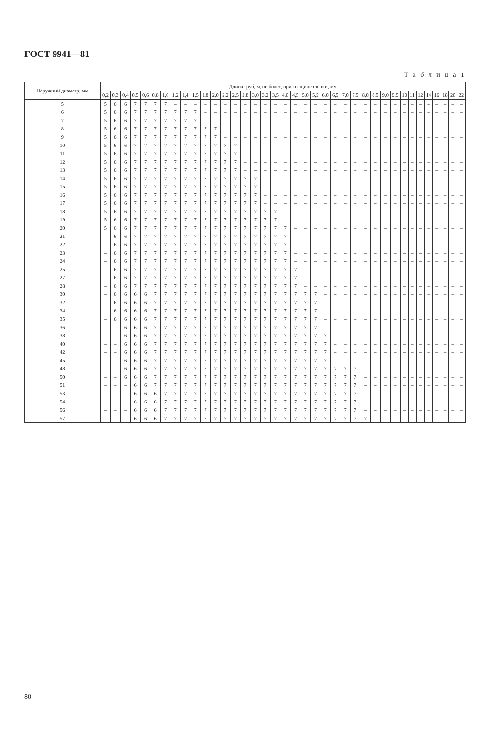ГОСТ 9941—81
Т а б л и ц а 1
| Наружный диаметр, мм | Длина труб, м, не более, при толщине стенки, мм | | | | | | | | | | | | | | | | | | | | | | | | | | | | | | | | | | | | | |
| --- | --- | --- | --- | --- | --- | --- | --- | --- | --- | --- | --- | --- | --- | --- | --- | --- | --- | --- | --- | --- | --- | --- | --- | --- | --- | --- | --- | --- | --- | --- | --- | --- | --- | --- | --- | --- | --- | --- |
| | 0,2 | 0,3 | 0,4 | 0,5 | 0,6 | 0,8 | 1,0 | 1,2 | 1,4 | 1,5 | 1,8 | 2,0 | 2,2 | 2,5 | 2,8 | 3,0 | 3,2 | 3,5 | 4,0 | 4,5 | 5,0 | 5,5 | 6,0 | 6,5 | 7,0 | 7,5 | 8,0 | 8,5 | 9,0 | 9,5 | 10 | 11 | 12 | 14 | 16 | 18 | 20 | 22 |
| 5 | 5 | 6 | 6 | 7 | 7 | 7 | 7 | – | – | – | – | – | – | – | – | – | – | – | – | – | – | – | – | – | – | – | – | – | – | – | – | – | – | – | – | – | – | – |
| 6 | 5 | 6 | 6 | 7 | 7 | 7 | 7 | 7 | 7 | 7 | – | – | – | – | – | – | – | – | – | – | – | – | – | – | – | – | – | – | – | – | – | – | – | – | – | – | – | – |
| 7 | 5 | 6 | 6 | 7 | 7 | 7 | 7 | 7 | 7 | 7 | – | – | – | – | – | – | – | – | – | – | – | – | – | – | – | – | – | – | – | – | – | – | – | – | – | – | – | – |
| 8 | 5 | 6 | 6 | 7 | 7 | 7 | 7 | 7 | 7 | 7 | 7 | 7 | – | – | – | – | – | – | – | – | – | – | – | – | – | – | – | – | – | – | – | – | – | – | – | – | – | – |
| 9 | 5 | 6 | 6 | 7 | 7 | 7 | 7 | 7 | 7 | 7 | 7 | 7 | – | – | – | – | – | – | – | – | – | – | – | – | – | – | – | – | – | – | – | – | – | – | – | – | – | – |
| 10 | 5 | 6 | 6 | 7 | 7 | 7 | 7 | 7 | 7 | 7 | 7 | 7 | 7 | 7 | – | – | – | – | – | – | – | – | – | – | – | – | – | – | – | – | – | – | – | – | – | – | – | – |
| 11 | 5 | 6 | 6 | 7 | 7 | 7 | 7 | 7 | 7 | 7 | 7 | 7 | 7 | 7 | – | – | – | – | – | – | – | – | – | – | – | – | – | – | – | – | – | – | – | – | – | – | – | – |
| 12 | 5 | 6 | 6 | 7 | 7 | 7 | 7 | 7 | 7 | 7 | 7 | 7 | 7 | 7 | – | – | – | – | – | – | – | – | – | – | – | – | – | – | – | – | – | – | – | – | – | – | – | – |
| 13 | 5 | 6 | 6 | 7 | 7 | 7 | 7 | 7 | 7 | 7 | 7 | 7 | 7 | 7 | – | – | – | – | – | – | – | – | – | – | – | – | – | – | – | – | – | – | – | – | – | – | – | – |
| 14 | 5 | 6 | 6 | 7 | 7 | 7 | 7 | 7 | 7 | 7 | 7 | 7 | 7 | 7 | 7 | 7 | – | – | – | – | – | – | – | – | – | – | – | – | – | – | – | – | – | – | – | – | – | – |
| 15 | 5 | 6 | 6 | 7 | 7 | 7 | 7 | 7 | 7 | 7 | 7 | 7 | 7 | 7 | 7 | 7 | – | – | – | – | – | – | – | – | – | – | – | – | – | – | – | – | – | – | – | – | – | – |
| 16 | 5 | 6 | 6 | 7 | 7 | 7 | 7 | 7 | 7 | 7 | 7 | 7 | 7 | 7 | 7 | 7 | – | – | – | – | – | – | – | – | – | – | – | – | – | – | – | – | – | – | – | – | – | – |
| 17 | 5 | 6 | 6 | 7 | 7 | 7 | 7 | 7 | 7 | 7 | 7 | 7 | 7 | 7 | 7 | 7 | – | – | – | – | – | – | – | – | – | – | – | – | – | – | – | – | – | – | – | – | – | – |
| 18 | 5 | 6 | 6 | 7 | 7 | 7 | 7 | 7 | 7 | 7 | 7 | 7 | 7 | 7 | 7 | 7 | 7 | 7 | – | – | – | – | – | – | – | – | – | – | – | – | – | – | – | – | – | – | – | – |
| 19 | 5 | 6 | 6 | 7 | 7 | 7 | 7 | 7 | 7 | 7 | 7 | 7 | 7 | 7 | 7 | 7 | 7 | 7 | – | – | – | – | – | – | – | – | – | – | – | – | – | – | – | – | – | – | – | – |
| 20 | 5 | 6 | 6 | 7 | 7 | 7 | 7 | 7 | 7 | 7 | 7 | 7 | 7 | 7 | 7 | 7 | 7 | 7 | 7 | – | – | – | – | – | – | – | – | – | – | – | – | – | – | – | – | – | – | – |
| 21 | – | 6 | 6 | 7 | 7 | 7 | 7 | 7 | 7 | 7 | 7 | 7 | 7 | 7 | 7 | 7 | 7 | 7 | 7 | – | – | – | – | – | – | – | – | – | – | – | – | – | – | – | – | – | – | – |
| 22 | – | 6 | 6 | 7 | 7 | 7 | 7 | 7 | 7 | 7 | 7 | 7 | 7 | 7 | 7 | 7 | 7 | 7 | 7 | – | – | – | – | – | – | – | – | – | – | – | – | – | – | – | – | – | – | – |
| 23 | – | 6 | 6 | 7 | 7 | 7 | 7 | 7 | 7 | 7 | 7 | 7 | 7 | 7 | 7 | 7 | 7 | 7 | 7 | – | – | – | – | – | – | – | – | – | – | – | – | – | – | – | – | – | – | – |
| 24 | – | 6 | 6 | 7 | 7 | 7 | 7 | 7 | 7 | 7 | 7 | 7 | 7 | 7 | 7 | 7 | 7 | 7 | 7 | – | – | – | – | – | – | – | – | – | – | – | – | – | – | – | – | – | – | – |
| 25 | – | 6 | 6 | 7 | 7 | 7 | 7 | 7 | 7 | 7 | 7 | 7 | 7 | 7 | 7 | 7 | 7 | 7 | 7 | 7 | – | – | – | – | – | – | – | – | – | – | – | – | – | – | – | – | – | – |
| 27 | – | 6 | 6 | 7 | 7 | 7 | 7 | 7 | 7 | 7 | 7 | 7 | 7 | 7 | 7 | 7 | 7 | 7 | 7 | 7 | – | – | – | – | – | – | – | – | – | – | – | – | – | – | – | – | – | – |
| 28 | – | 6 | 6 | 7 | 7 | 7 | 7 | 7 | 7 | 7 | 7 | 7 | 7 | 7 | 7 | 7 | 7 | 7 | 7 | 7 | – | – | – | – | – | – | – | – | – | – | – | – | – | – | – | – | – | – |
| 30 | – | 6 | 6 | 6 | 6 | 7 | 7 | 7 | 7 | 7 | 7 | 7 | 7 | 7 | 7 | 7 | 7 | 7 | 7 | 7 | 7 | 7 | – | – | – | – | – | – | – | – | – | – | – | – | – | – | – | – |
| 32 | – | 6 | 6 | 6 | 6 | 7 | 7 | 7 | 7 | 7 | 7 | 7 | 7 | 7 | 7 | 7 | 7 | 7 | 7 | 7 | 7 | 7 | – | – | – | – | – | – | – | – | – | – | – | – | – | – | – | – |
| 34 | – | 6 | 6 | 6 | 6 | 7 | 7 | 7 | 7 | 7 | 7 | 7 | 7 | 7 | 7 | 7 | 7 | 7 | 7 | 7 | 7 | 7 | – | – | – | – | – | – | – | – | – | – | – | – | – | – | – | – |
| 35 | – | 6 | 6 | 6 | 6 | 7 | 7 | 7 | 7 | 7 | 7 | 7 | 7 | 7 | 7 | 7 | 7 | 7 | 7 | 7 | 7 | 7 | – | – | – | – | – | – | – | – | – | – | – | – | – | – | – | – |
| 36 | – | – | 6 | 6 | 6 | 7 | 7 | 7 | 7 | 7 | 7 | 7 | 7 | 7 | 7 | 7 | 7 | 7 | 7 | 7 | 7 | 7 | – | – | – | – | – | – | – | – | – | – | – | – | – | – | – | – |
| 38 | – | – | 6 | 6 | 6 | 7 | 7 | 7 | 7 | 7 | 7 | 7 | 7 | 7 | 7 | 7 | 7 | 7 | 7 | 7 | 7 | 7 | 7 | – | – | – | – | – | – | – | – | – | – | – | – | – | – | – |
| 40 | – | – | 6 | 6 | 6 | 7 | 7 | 7 | 7 | 7 | 7 | 7 | 7 | 7 | 7 | 7 | 7 | 7 | 7 | 7 | 7 | 7 | 7 | – | – | – | – | – | – | – | – | – | – | – | – | – | – | – |
| 42 | – | – | 6 | 6 | 6 | 7 | 7 | 7 | 7 | 7 | 7 | 7 | 7 | 7 | 7 | 7 | 7 | 7 | 7 | 7 | 7 | 7 | 7 | – | – | – | – | – | – | – | – | – | – | – | – | – | – | – |
| 45 | – | – | 6 | 6 | 6 | 7 | 7 | 7 | 7 | 7 | 7 | 7 | 7 | 7 | 7 | 7 | 7 | 7 | 7 | 7 | 7 | 7 | 7 | – | – | – | – | – | – | – | – | – | – | – | – | – | – | – |
| 48 | – | – | 6 | 6 | 6 | 7 | 7 | 7 | 7 | 7 | 7 | 7 | 7 | 7 | 7 | 7 | 7 | 7 | 7 | 7 | 7 | 7 | 7 | 7 | 7 | 7 | – | – | – | – | – | – | – | – | – | – | – | – |
| 50 | – | – | 6 | 6 | 6 | 7 | 7 | 7 | 7 | 7 | 7 | 7 | 7 | 7 | 7 | 7 | 7 | 7 | 7 | 7 | 7 | 7 | 7 | 7 | 7 | 7 | – | – | – | – | – | – | – | – | – | – | – | – |
| 51 | – | – | – | 6 | 6 | 7 | 7 | 7 | 7 | 7 | 7 | 7 | 7 | 7 | 7 | 7 | 7 | 7 | 7 | 7 | 7 | 7 | 7 | 7 | 7 | 7 | – | – | – | – | – | – | – | – | – | – | – | – |
| 53 | – | – | – | 6 | 6 | 6 | 7 | 7 | 7 | 7 | 7 | 7 | 7 | 7 | 7 | 7 | 7 | 7 | 7 | 7 | 7 | 7 | 7 | 7 | 7 | 7 | – | – | – | – | – | – | – | – | – | – | – | – |
| 54 | – | – | – | 6 | 6 | 6 | 7 | 7 | 7 | 7 | 7 | 7 | 7 | 7 | 7 | 7 | 7 | 7 | 7 | 7 | 7 | 7 | 7 | 7 | 7 | 7 | – | – | – | – | – | – | – | – | – | – | – | – |
| 56 | – | – | – | 6 | 6 | 6 | 7 | 7 | 7 | 7 | 7 | 7 | 7 | 7 | 7 | 7 | 7 | 7 | 7 | 7 | 7 | 7 | 7 | 7 | 7 | 7 | – | – | – | – | – | – | – | – | – | – | – | – |
| 57 | – | – | – | 6 | 6 | 6 | 7 | 7 | 7 | 7 | 7 | 7 | 7 | 7 | 7 | 7 | 7 | 7 | 7 | 7 | 7 | 7 | 7 | 7 | 7 | 7 | 7 | – | – | – | – | – | – | – | – | – | – | – |
80